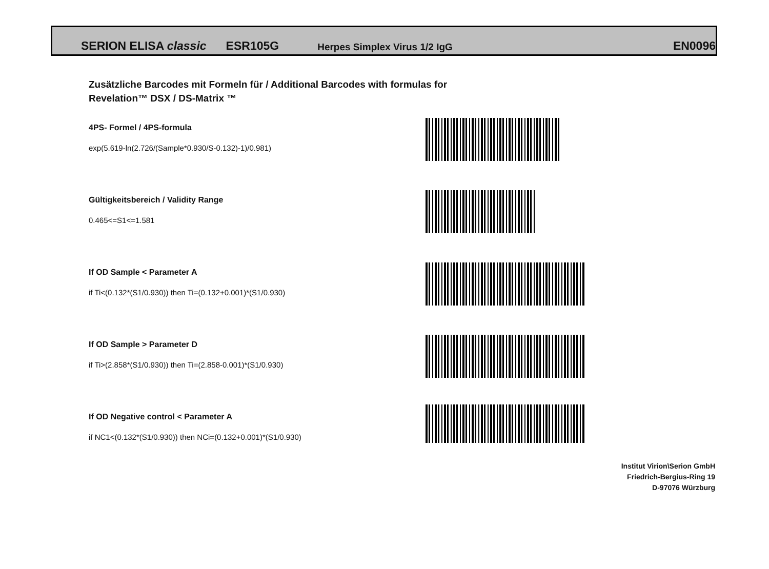SERION ELISA classic ESR105G Herpes Simplex Virus 1/2 IgG EN0096
Zusätzliche Barcodes mit Formeln für / Additional Barcodes with formulas for
Revelation™ DSX / DS-Matrix ™
4PS- Formel / 4PS-formula
exp(5.619-ln(2.726/(Sample*0.930/S-0.132)-1)/0.981)
Gültigkeitsbereich / Validity Range
0.465<=S1<=1.581
If OD Sample < Parameter A
if Ti<(0.132*(S1/0.930)) then Ti=(0.132+0.001)*(S1/0.930)
If OD Sample > Parameter D
if Ti>(2.858*(S1/0.930)) then Ti=(2.858-0.001)*(S1/0.930)
If OD Negative control < Parameter A
if NC1<(0.132*(S1/0.930)) then NCi=(0.132+0.001)*(S1/0.930)
Institut Virion\Serion GmbH
Friedrich-Bergius-Ring 19
D-97076 Würzburg